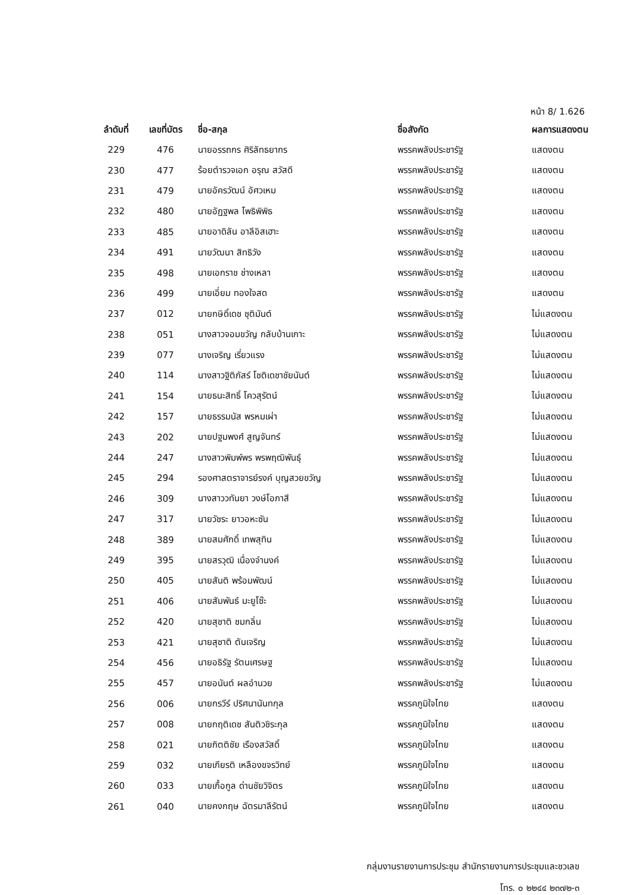หน้า 8/ 1.626
| ลำดับที่ | เลขที่บัตร | ชื่อ-สกุล | ชื่อสังกัด | ผลการแสดงตน |
| --- | --- | --- | --- | --- |
| 229 | 476 | นายอรรถกร ศิริลัทธยากร | พรรคพลังประชารัฐ | แสดงตน |
| 230 | 477 | ร้อยตำรวจเอก อรุณ สวัสดี | พรรคพลังประชารัฐ | แสดงตน |
| 231 | 479 | นายอัครวัฒน์ อัศวเหม | พรรคพลังประชารัฐ | แสดงตน |
| 232 | 480 | นายอัฏฐพล โพธิพิพิธ | พรรคพลังประชารัฐ | แสดงตน |
| 233 | 485 | นายอาดิลัน อาลีอิสเฮาะ | พรรคพลังประชารัฐ | แสดงตน |
| 234 | 491 | นายวัฒนา สิทธิวัง | พรรคพลังประชารัฐ | แสดงตน |
| 235 | 498 | นายเอกราช ช่างเหลา | พรรคพลังประชารัฐ | แสดงตน |
| 236 | 499 | นายเอี่ยม ทองใจสด | พรรคพลังประชารัฐ | แสดงตน |
| 237 | 012 | นายกษิดิ์เดช ชุติมันต์ | พรรคพลังประชารัฐ | ไม่แสดงตน |
| 238 | 051 | นางสาวจอมขวัญ กลับบ้านเกาะ | พรรคพลังประชารัฐ | ไม่แสดงตน |
| 239 | 077 | นางเจริญ เรี่ยวแรง | พรรคพลังประชารัฐ | ไม่แสดงตน |
| 240 | 114 | นางสาวฐิติภัสร์ โชติเดชาชัยนันต์ | พรรคพลังประชารัฐ | ไม่แสดงตน |
| 241 | 154 | นายธนะสิทธิ์ โควสุรัตน์ | พรรคพลังประชารัฐ | ไม่แสดงตน |
| 242 | 157 | นายธรรมนัส พรหมเผ่า | พรรคพลังประชารัฐ | ไม่แสดงตน |
| 243 | 202 | นายปฐมพงศ์ สูญจันทร์ | พรรคพลังประชารัฐ | ไม่แสดงตน |
| 244 | 247 | นางสาวพิมพ์พร พรพฤฒิพันธุ์ | พรรคพลังประชารัฐ | ไม่แสดงตน |
| 245 | 294 | รองศาสตราจารย์รงค์ บุญสวยขวัญ | พรรคพลังประชารัฐ | ไม่แสดงตน |
| 246 | 309 | นางสาววทันยา วงษ์โอภาสี | พรรคพลังประชารัฐ | ไม่แสดงตน |
| 247 | 317 | นายวัชระ ยาวอหะซัน | พรรคพลังประชารัฐ | ไม่แสดงตน |
| 248 | 389 | นายสมศักดิ์ เทพสุทิน | พรรคพลังประชารัฐ | ไม่แสดงตน |
| 249 | 395 | นายสรวุฒิ เนื่องจำนงค์ | พรรคพลังประชารัฐ | ไม่แสดงตน |
| 250 | 405 | นายสันติ พร้อมพัฒน์ | พรรคพลังประชารัฐ | ไม่แสดงตน |
| 251 | 406 | นายสัมพันธ์ มะยูโซ๊ะ | พรรคพลังประชารัฐ | ไม่แสดงตน |
| 252 | 420 | นายสุชาติ ชมกลิ่น | พรรคพลังประชารัฐ | ไม่แสดงตน |
| 253 | 421 | นายสุชาติ ตันเจริญ | พรรคพลังประชารัฐ | ไม่แสดงตน |
| 254 | 456 | นายอธิรัฐ รัตนเศรษฐ | พรรคพลังประชารัฐ | ไม่แสดงตน |
| 255 | 457 | นายอนันต์ ผลอำนวย | พรรคพลังประชารัฐ | ไม่แสดงตน |
| 256 | 006 | นายกรวีร์ ปริศนานันทกุล | พรรคภูมิใจไทย | แสดงตน |
| 257 | 008 | นายกฤติเดช สันติวชิระกุล | พรรคภูมิใจไทย | แสดงตน |
| 258 | 021 | นายกิตติชัย เรืองสวัสดิ์ | พรรคภูมิใจไทย | แสดงตน |
| 259 | 032 | นายเกียรติ เหลืองขจรวิทย์ | พรรคภูมิใจไทย | แสดงตน |
| 260 | 033 | นายเกื้อกูล ด่านชัยวิจิตร | พรรคภูมิใจไทย | แสดงตน |
| 261 | 040 | นายคงกฤษ ฉัตรมาลีรัตน์ | พรรคภูมิใจไทย | แสดงตน |
กลุ่มงานรายงานการประชุม สำนักรายงานการประชุมและชวเลข
โทร. ๐ ๒๒๔๔ ๒๓๗๒-๓